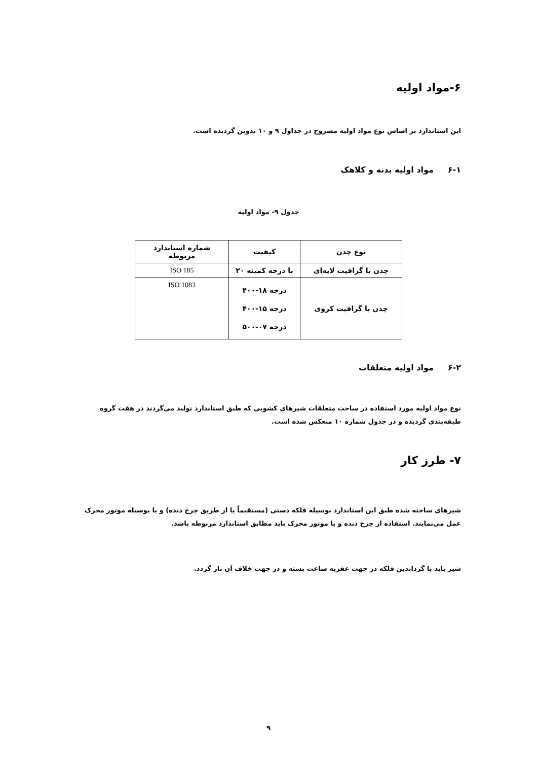۶-مواد اولیه
این استاندارد بر اساس نوع مواد اولیه مشروح در جداول ۹ و ۱۰ تدوین گردیده است.
۶-۱ مواد اولیه بدنه و کلاهک
جدول ۹- مواد اولیه
| نوع چدن | کیفیت | شماره استاندارد مربوطه |
| --- | --- | --- |
| چدن با گرافیت لایه‌ای | با درجه کمینه ۲۰ | ISO 185 |
| چدن با گرافیت کروی | درجه ۱۸-۴۰۰ درجه ۱۵-۴۰۰ درجه ۰۷-۵۰۰ | ISO 1083 |
۶-۲ مواد اولیه متعلقات
نوع مواد اولیه مورد استفاده در ساخت متعلقات شیرهای کشویی که طبق استاندارد تولید می‌گردند در هفت گروه طبقه‌بندی گردیده و در جدول شماره ۱۰ منعکس شده است.
۷- طرز کار
شیرهای ساخته شده طبق این استاندارد بوسیله فلکه دستی (مستقیماً یا از طریق چرخ دنده) و یا بوسیله موتور محرک عمل می‌نمایند. استفاده از چرخ دنده و یا موتور محرک باید مطابق استاندارد مربوطه باشد.
شیر باید با گرداندین فلکه در جهت عقربه ساعت بسته و در جهت خلاف آن باز گردد.
۹